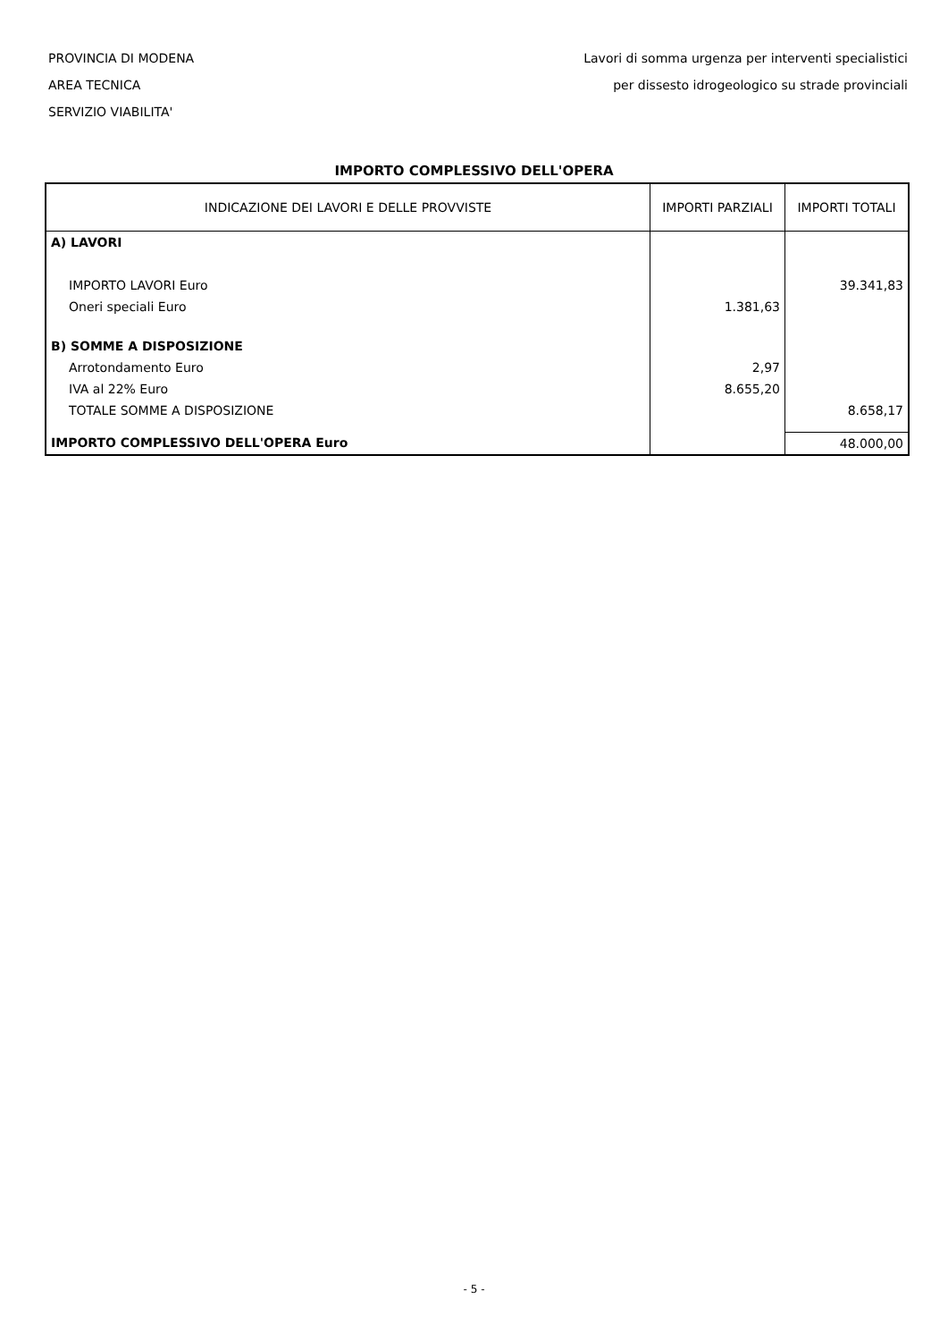PROVINCIA DI MODENA
AREA TECNICA
SERVIZIO VIABILITA'
Lavori di somma urgenza per interventi specialistici
per dissesto idrogeologico su strade provinciali
IMPORTO COMPLESSIVO DELL'OPERA
| INDICAZIONE DEI LAVORI E DELLE PROVVISTE | IMPORTI PARZIALI | IMPORTI TOTALI |
| --- | --- | --- |
| A) LAVORI | | |
| IMPORTO LAVORI Euro | | 39.341,83 |
| Oneri speciali Euro | 1.381,63 | |
| B) SOMME A DISPOSIZIONE | | |
| Arrotondamento Euro | 2,97 | |
| IVA al 22% Euro | 8.655,20 | |
| TOTALE SOMME A DISPOSIZIONE | | 8.658,17 |
| IMPORTO COMPLESSIVO DELL'OPERA Euro | | 48.000,00 |
- 5 -